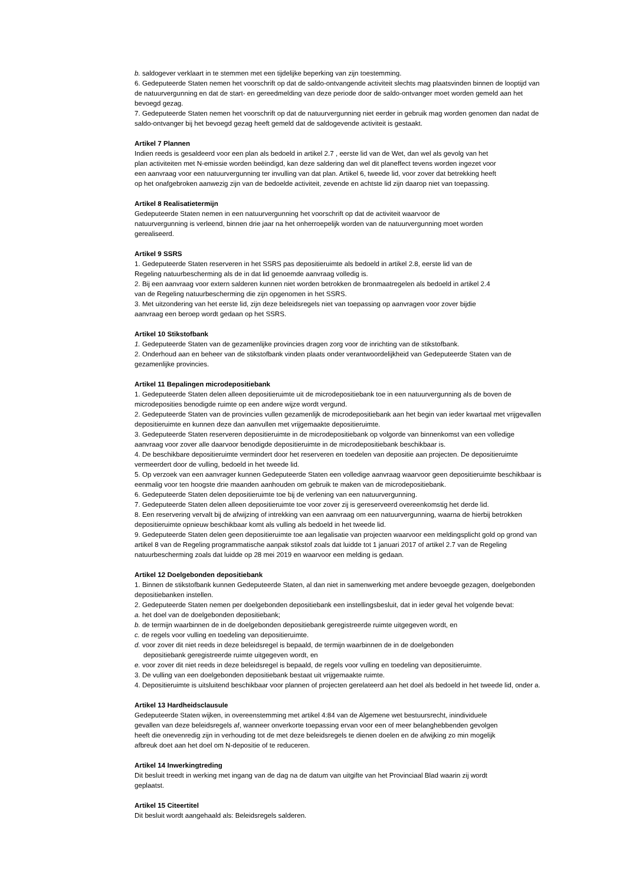b. saldogever verklaart in te stemmen met een tijdelijke beperking van zijn toestemming.
6. Gedeputeerde Staten nemen het voorschrift op dat de saldo-ontvangende activiteit slechts mag plaatsvinden binnen de looptijd van de natuurvergunning en dat de start- en gereedmelding van deze periode door de saldo-ontvanger moet worden gemeld aan het bevoegd gezag.
7. Gedeputeerde Staten nemen het voorschrift op dat de natuurvergunning niet eerder in gebruik mag worden genomen dan nadat de saldo-ontvanger bij het bevoegd gezag heeft gemeld dat de saldogevende activiteit is gestaakt.
Artikel 7 Plannen
Indien reeds is gesaldeerd voor een plan als bedoeld in artikel 2.7 , eerste lid van de Wet, dan wel als gevolg van het plan activiteiten met N-emissie worden beëindigd, kan deze saldering dan wel dit planeffect tevens worden ingezet voor een aanvraag voor een natuurvergunning ter invulling van dat plan. Artikel 6, tweede lid, voor zover dat betrekking heeft op het onafgebroken aanwezig zijn van de bedoelde activiteit, zevende en achtste lid zijn daarop niet van toepassing.
Artikel 8 Realisatietermijn
Gedeputeerde Staten nemen in een natuurvergunning het voorschrift op dat de activiteit waarvoor de natuurvergunning is verleend, binnen drie jaar na het onherroepelijk worden van de natuurvergunning moet worden gerealiseerd.
Artikel 9 SSRS
1. Gedeputeerde Staten reserveren in het SSRS pas depositieruimte als bedoeld in artikel 2.8, eerste lid van de Regeling natuurbescherming als de in dat lid genoemde aanvraag volledig is.
2. Bij een aanvraag voor extern salderen kunnen niet worden betrokken de bronmaatregelen als bedoeld in artikel 2.4 van de Regeling natuurbescherming die zijn opgenomen in het SSRS.
3. Met uitzondering van het eerste lid, zijn deze beleidsregels niet van toepassing op aanvragen voor zover bijdie aanvraag een beroep wordt gedaan op het SSRS.
Artikel 10 Stikstofbank
1. Gedeputeerde Staten van de gezamenlijke provincies dragen zorg voor de inrichting van de stikstofbank.
2. Onderhoud aan en beheer van de stikstofbank vinden plaats onder verantwoordelijkheid van Gedeputeerde Staten van de gezamenlijke provincies.
Artikel 11 Bepalingen microdepositiebank
1. Gedeputeerde Staten delen alleen depositieruimte uit de microdepositiebank toe in een natuurvergunning als de boven de microdeposities benodigde ruimte op een andere wijze wordt vergund.
2. Gedeputeerde Staten van de provincies vullen gezamenlijk de microdepositiebank aan het begin van ieder kwartaal met vrijgevallen depositieruimte en kunnen deze dan aanvullen met vrijgemaakte depositieruimte.
3. Gedeputeerde Staten reserveren depositieruimte in de microdepositiebank op volgorde van binnenkomst van een volledige aanvraag voor zover alle daarvoor benodigde depositieruimte in de microdepositiebank beschikbaar is.
4. De beschikbare depositieruimte vermindert door het reserveren en toedelen van depositie aan projecten. De depositieruimte vermeerdert door de vulling, bedoeld in het tweede lid.
5. Op verzoek van een aanvrager kunnen Gedeputeerde Staten een volledige aanvraag waarvoor geen depositieruimte beschikbaar is eenmalig voor ten hoogste drie maanden aanhouden om gebruik te maken van de microdepositiebank.
6. Gedeputeerde Staten delen depositieruimte toe bij de verlening van een natuurvergunning.
7. Gedeputeerde Staten delen alleen depositieruimte toe voor zover zij is gereserveerd overeenkomstig het derde lid.
8. Een reservering vervalt bij de afwijzing of intrekking van een aanvraag om een natuurvergunning, waarna de hierbij betrokken depositieruimte opnieuw beschikbaar komt als vulling als bedoeld in het tweede lid.
9. Gedeputeerde Staten delen geen depositieruimte toe aan legalisatie van projecten waarvoor een meldingsplicht gold op grond van artikel 8 van de Regeling programmatische aanpak stikstof zoals dat luidde tot 1 januari 2017 of artikel 2.7 van de Regeling natuurbescherming zoals dat luidde op 28 mei 2019 en waarvoor een melding is gedaan.
Artikel 12 Doelgebonden depositiebank
1. Binnen de stikstofbank kunnen Gedeputeerde Staten, al dan niet in samenwerking met andere bevoegde gezagen, doelgebonden depositiebanken instellen.
2. Gedeputeerde Staten nemen per doelgebonden depositiebank een instellingsbesluit, dat in ieder geval het volgende bevat:
a. het doel van de doelgebonden depositiebank;
b. de termijn waarbinnen de in de doelgebonden depositiebank geregistreerde ruimte uitgegeven wordt, en
c. de regels voor vulling en toedeling van depositieruimte.
d. voor zover dit niet reeds in deze beleidsregel is bepaald, de termijn waarbinnen de in de doelgebonden depositiebank geregistreerde ruimte uitgegeven wordt, en
e. voor zover dit niet reeds in deze beleidsregel is bepaald, de regels voor vulling en toedeling van depositieruimte.
3. De vulling van een doelgebonden depositiebank bestaat uit vrijgemaakte ruimte.
4. Depositieruimte is uitsluitend beschikbaar voor plannen of projecten gerelateerd aan het doel als bedoeld in het tweede lid, onder a.
Artikel 13 Hardheidsclausule
Gedeputeerde Staten wijken, in overeenstemming met artikel 4:84 van de Algemene wet bestuursrecht, inindividuele gevallen van deze beleidsregels af, wanneer onverkorte toepassing ervan voor een of meer belanghebbenden gevolgen heeft die onevenredig zijn in verhouding tot de met deze beleidsregels te dienen doelen en de afwijking zo min mogelijk afbreuk doet aan het doel om N-depositie of te reduceren.
Artikel 14 Inwerkingtreding
Dit besluit treedt in werking met ingang van de dag na de datum van uitgifte van het Provinciaal Blad waarin zij wordt geplaatst.
Artikel 15 Citeertitel
Dit besluit wordt aangehaald als: Beleidsregels salderen.